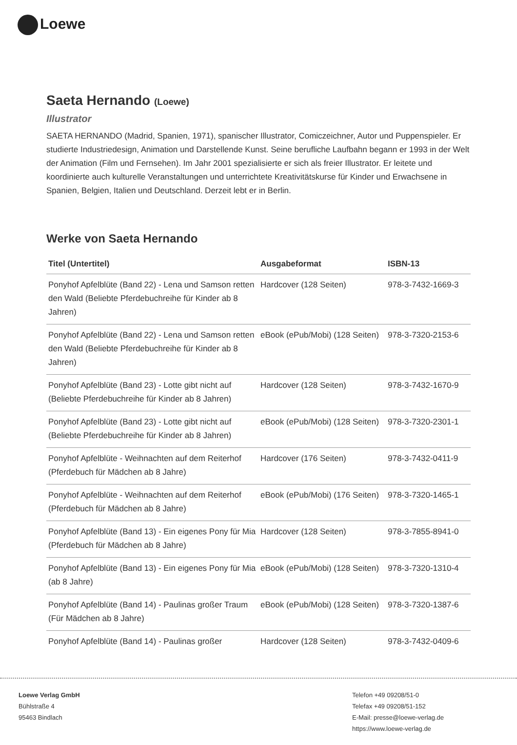Loewe
Saeta Hernando (Loewe)
Illustrator
SAETA HERNANDO (Madrid, Spanien, 1971), spanischer Illustrator, Comiczeichner, Autor und Puppenspieler. Er studierte Industriedesign, Animation und Darstellende Kunst. Seine berufliche Laufbahn begann er 1993 in der Welt der Animation (Film und Fernsehen). Im Jahr 2001 spezialisierte er sich als freier Illustrator. Er leitete und koordinierte auch kulturelle Veranstaltungen und unterrichtete Kreativitätskurse für Kinder und Erwachsene in Spanien, Belgien, Italien und Deutschland. Derzeit lebt er in Berlin.
Werke von Saeta Hernando
| Titel (Untertitel) | Ausgabeformat | ISBN-13 |
| --- | --- | --- |
| Ponyhof Apfelblüte (Band 22) - Lena und Samson retten den Wald (Beliebte Pferdebuchreihe für Kinder ab 8 Jahren) | Hardcover (128 Seiten) | 978-3-7432-1669-3 |
| Ponyhof Apfelblüte (Band 22) - Lena und Samson retten den Wald (Beliebte Pferdebuchreihe für Kinder ab 8 Jahren) | eBook (ePub/Mobi) (128 Seiten) | 978-3-7320-2153-6 |
| Ponyhof Apfelblüte (Band 23) - Lotte gibt nicht auf (Beliebte Pferdebuchreihe für Kinder ab 8 Jahren) | Hardcover (128 Seiten) | 978-3-7432-1670-9 |
| Ponyhof Apfelblüte (Band 23) - Lotte gibt nicht auf (Beliebte Pferdebuchreihe für Kinder ab 8 Jahren) | eBook (ePub/Mobi) (128 Seiten) | 978-3-7320-2301-1 |
| Ponyhof Apfelblüte - Weihnachten auf dem Reiterhof (Pferdebuch für Mädchen ab 8 Jahre) | Hardcover (176 Seiten) | 978-3-7432-0411-9 |
| Ponyhof Apfelblüte - Weihnachten auf dem Reiterhof (Pferdebuch für Mädchen ab 8 Jahre) | eBook (ePub/Mobi) (176 Seiten) | 978-3-7320-1465-1 |
| Ponyhof Apfelblüte (Band 13) - Ein eigenes Pony für Mia (Pferdebuch für Mädchen ab 8 Jahre) | Hardcover (128 Seiten) | 978-3-7855-8941-0 |
| Ponyhof Apfelblüte (Band 13) - Ein eigenes Pony für Mia (ab 8 Jahre) | eBook (ePub/Mobi) (128 Seiten) | 978-3-7320-1310-4 |
| Ponyhof Apfelblüte (Band 14) - Paulinas großer Traum (Für Mädchen ab 8 Jahre) | eBook (ePub/Mobi) (128 Seiten) | 978-3-7320-1387-6 |
| Ponyhof Apfelblüte (Band 14) - Paulinas großer | Hardcover (128 Seiten) | 978-3-7432-0409-6 |
Loewe Verlag GmbH
Bühlstraße 4
95463 Bindlach
Telefon +49 09208/51-0
Telefax +49 09208/51-152
E-Mail: presse@loewe-verlag.de
https://www.loewe-verlag.de